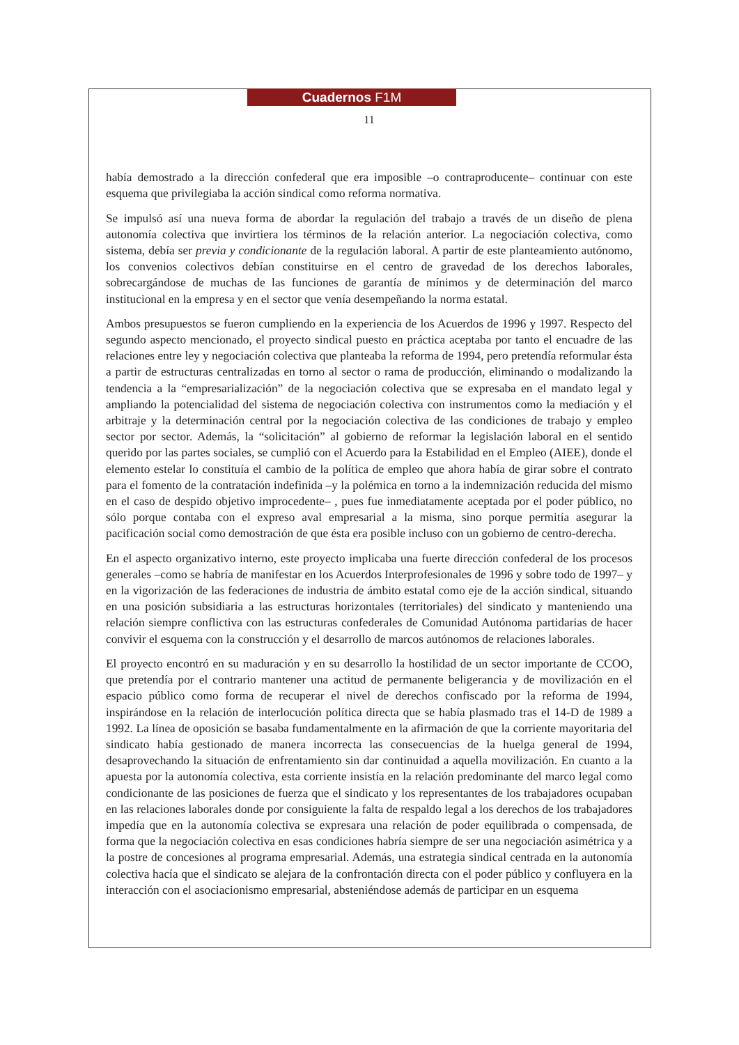Cuadernos F1M
11
había demostrado a la dirección confederal que era imposible –o contraproducente– continuar con este esquema que privilegiaba la acción sindical como reforma normativa.
Se impulsó así una nueva forma de abordar la regulación del trabajo a través de un diseño de plena autonomía colectiva que invirtiera los términos de la relación anterior. La negociación colectiva, como sistema, debía ser previa y condicionante de la regulación laboral. A partir de este planteamiento autónomo, los convenios colectivos debían constituirse en el centro de gravedad de los derechos laborales, sobrecargándose de muchas de las funciones de garantía de mínimos y de determinación del marco institucional en la empresa y en el sector que venía desempeñando la norma estatal.
Ambos presupuestos se fueron cumpliendo en la experiencia de los Acuerdos de 1996 y 1997. Respecto del segundo aspecto mencionado, el proyecto sindical puesto en práctica aceptaba por tanto el encuadre de las relaciones entre ley y negociación colectiva que planteaba la reforma de 1994, pero pretendía reformular ésta a partir de estructuras centralizadas en torno al sector o rama de producción, eliminando o modalizando la tendencia a la “empresarialización” de la negociación colectiva que se expresaba en el mandato legal y ampliando la potencialidad del sistema de negociación colectiva con instrumentos como la mediación y el arbitraje y la determinación central por la negociación colectiva de las condiciones de trabajo y empleo sector por sector. Además, la “solicitación” al gobierno de reformar la legislación laboral en el sentido querido por las partes sociales, se cumplió con el Acuerdo para la Estabilidad en el Empleo (AIEE), donde el elemento estelar lo constituía el cambio de la política de empleo que ahora había de girar sobre el contrato para el fomento de la contratación indefinida –y la polémica en torno a la indemnización reducida del mismo en el caso de despido objetivo improcedente– , pues fue inmediatamente aceptada por el poder público, no sólo porque contaba con el expreso aval empresarial a la misma, sino porque permitía asegurar la pacificación social como demostración de que ésta era posible incluso con un gobierno de centro-derecha.
En el aspecto organizativo interno, este proyecto implicaba una fuerte dirección confederal de los procesos generales –como se habría de manifestar en los Acuerdos Interprofesionales de 1996 y sobre todo de 1997– y en la vigorización de las federaciones de industria de ámbito estatal como eje de la acción sindical, situando en una posición subsidiaria a las estructuras horizontales (territoriales) del sindicato y manteniendo una relación siempre conflictiva con las estructuras confederales de Comunidad Autónoma partidarias de hacer convivir el esquema con la construcción y el desarrollo de marcos autónomos de relaciones laborales.
El proyecto encontró en su maduración y en su desarrollo la hostilidad de un sector importante de CCOO, que pretendía por el contrario mantener una actitud de permanente beligerancia y de movilización en el espacio público como forma de recuperar el nivel de derechos confiscado por la reforma de 1994, inspirándose en la relación de interlocución política directa que se había plasmado tras el 14-D de 1989 a 1992. La línea de oposición se basaba fundamentalmente en la afirmación de que la corriente mayoritaria del sindicato había gestionado de manera incorrecta las consecuencias de la huelga general de 1994, desaprovechando la situación de enfrentamiento sin dar continuidad a aquella movilización. En cuanto a la apuesta por la autonomía colectiva, esta corriente insistía en la relación predominante del marco legal como condicionante de las posiciones de fuerza que el sindicato y los representantes de los trabajadores ocupaban en las relaciones laborales donde por consiguiente la falta de respaldo legal a los derechos de los trabajadores impedía que en la autonomía colectiva se expresara una relación de poder equilibrada o compensada, de forma que la negociación colectiva en esas condiciones habría siempre de ser una negociación asimétrica y a la postre de concesiones al programa empresarial. Además, una estrategia sindical centrada en la autonomía colectiva hacía que el sindicato se alejara de la confrontación directa con el poder público y confluyera en la interacción con el asociacionismo empresarial, absteniéndose además de participar en un esquema